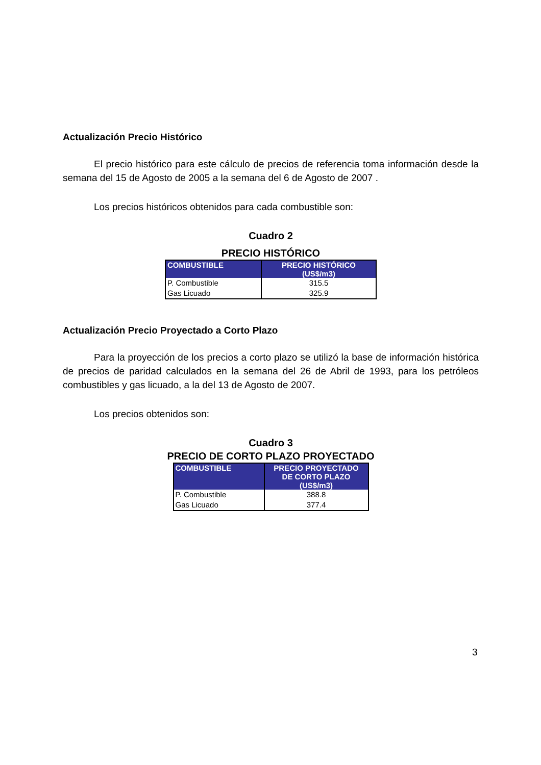Actualización Precio Histórico
El precio histórico para este cálculo de precios de referencia toma información desde la semana del 15 de Agosto de 2005 a la semana del 6 de Agosto de 2007 .
Los precios históricos obtenidos para cada combustible son:
Cuadro 2
PRECIO HISTÓRICO
| COMBUSTIBLE | PRECIO HISTÓRICO (US$/m3) |
| --- | --- |
| P. Combustible | 315.5 |
| Gas Licuado | 325.9 |
Actualización Precio Proyectado a Corto Plazo
Para la proyección de los precios a corto plazo se utilizó la base de información histórica de precios de paridad calculados en la semana del 26 de Abril de 1993, para los petróleos combustibles y gas licuado, a la del 13 de Agosto de 2007.
Los precios obtenidos son:
Cuadro 3
PRECIO DE CORTO PLAZO PROYECTADO
| COMBUSTIBLE | PRECIO PROYECTADO DE CORTO PLAZO (US$/m3) |
| --- | --- |
| P. Combustible | 388.8 |
| Gas Licuado | 377.4 |
3